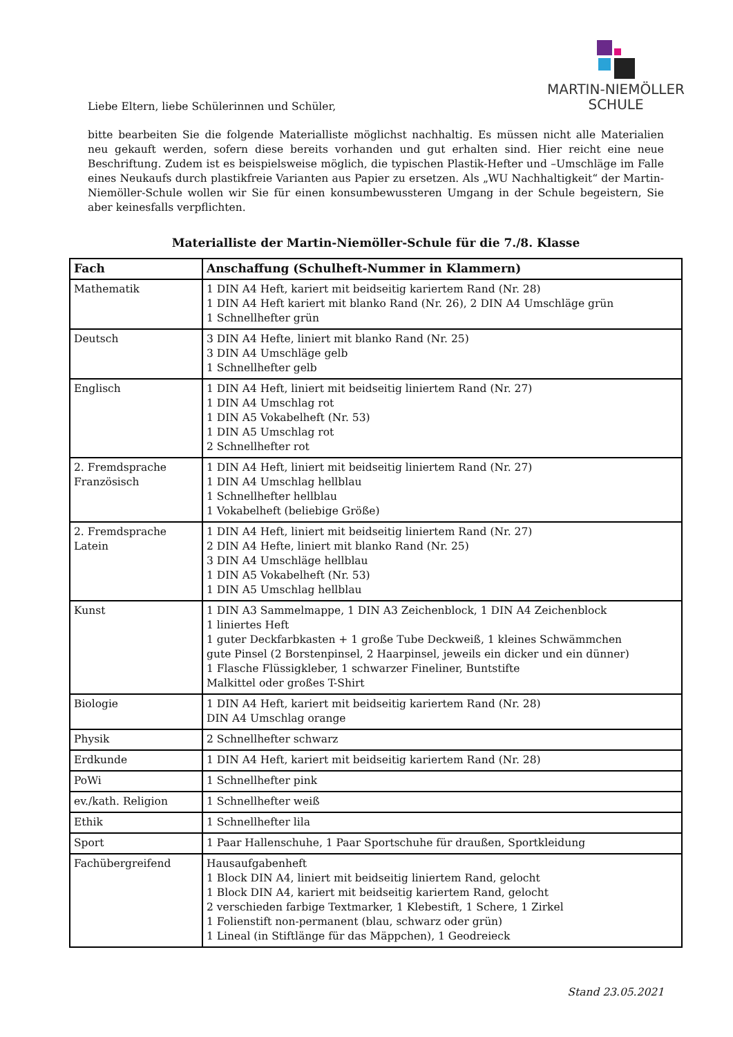MARTIN-NIEMÖLLER
SCHULE
Liebe Eltern, liebe Schülerinnen und Schüler,
bitte bearbeiten Sie die folgende Materialliste möglichst nachhaltig. Es müssen nicht alle Materialien neu gekauft werden, sofern diese bereits vorhanden und gut erhalten sind. Hier reicht eine neue Beschriftung. Zudem ist es beispielsweise möglich, die typischen Plastik-Hefter und –Umschläge im Falle eines Neukaufs durch plastikfreie Varianten aus Papier zu ersetzen. Als „WU Nachhaltigkeit“ der Martin-Niemöller-Schule wollen wir Sie für einen konsumbewussteren Umgang in der Schule begeistern, Sie aber keinesfalls verpflichten.
Materialliste der Martin-Niemöller-Schule für die 7./8. Klasse
| Fach | Anschaffung (Schulheft-Nummer in Klammern) |
| --- | --- |
| Mathematik | 1 DIN A4 Heft, kariert mit beidseitig kariertem Rand (Nr. 28) 1 DIN A4 Heft kariert mit blanko Rand (Nr. 26), 2 DIN A4 Umschläge grün 1 Schnellhefter grün |
| Deutsch | 3 DIN A4 Hefte, liniert mit blanko Rand (Nr. 25) 3 DIN A4 Umschläge gelb 1 Schnellhefter gelb |
| Englisch | 1 DIN A4 Heft, liniert mit beidseitig liniertem Rand (Nr. 27) 1 DIN A4 Umschlag rot 1 DIN A5 Vokabelheft (Nr. 53) 1 DIN A5 Umschlag rot 2 Schnellhefter rot |
| 2. Fremdsprache Französisch | 1 DIN A4 Heft, liniert mit beidseitig liniertem Rand (Nr. 27) 1 DIN A4 Umschlag hellblau 1 Schnellhefter hellblau 1 Vokabelheft (beliebige Größe) |
| 2. Fremdsprache Latein | 1 DIN A4 Heft, liniert mit beidseitig liniertem Rand (Nr. 27) 2 DIN A4 Hefte, liniert mit blanko Rand (Nr. 25) 3 DIN A4 Umschläge hellblau 1 DIN A5 Vokabelheft (Nr. 53) 1 DIN A5 Umschlag hellblau |
| Kunst | 1 DIN A3 Sammelmappe, 1 DIN A3 Zeichenblock, 1 DIN A4 Zeichenblock 1 liniertes Heft 1 guter Deckfarbkasten + 1 große Tube Deckweiß, 1 kleines Schwämmchen gute Pinsel (2 Borstenpinsel, 2 Haarpinsel, jeweils ein dicker und ein dünner) 1 Flasche Flüssigkleber, 1 schwarzer Fineliner, Buntstifte Malkittel oder großes T-Shirt |
| Biologie | 1 DIN A4 Heft, kariert mit beidseitig kariertem Rand (Nr. 28) DIN A4 Umschlag orange |
| Physik | 2 Schnellhefter schwarz |
| Erdkunde | 1 DIN A4 Heft, kariert mit beidseitig kariertem Rand (Nr. 28) |
| PoWi | 1 Schnellhefter pink |
| ev./kath. Religion | 1 Schnellhefter weiß |
| Ethik | 1 Schnellhefter lila |
| Sport | 1 Paar Hallenschuhe, 1 Paar Sportschuhe für draußen, Sportkleidung |
| Fachübergreifend | Hausaufgabenheft 1 Block DIN A4, liniert mit beidseitig liniertem Rand, gelocht 1 Block DIN A4, kariert mit beidseitig kariertem Rand, gelocht 2 verschieden farbige Textmarker, 1 Klebestift, 1 Schere, 1 Zirkel 1 Folienstift non-permanent (blau, schwarz oder grün) 1 Lineal (in Stiftlänge für das Mäppchen), 1 Geodreieck |
Stand 23.05.2021